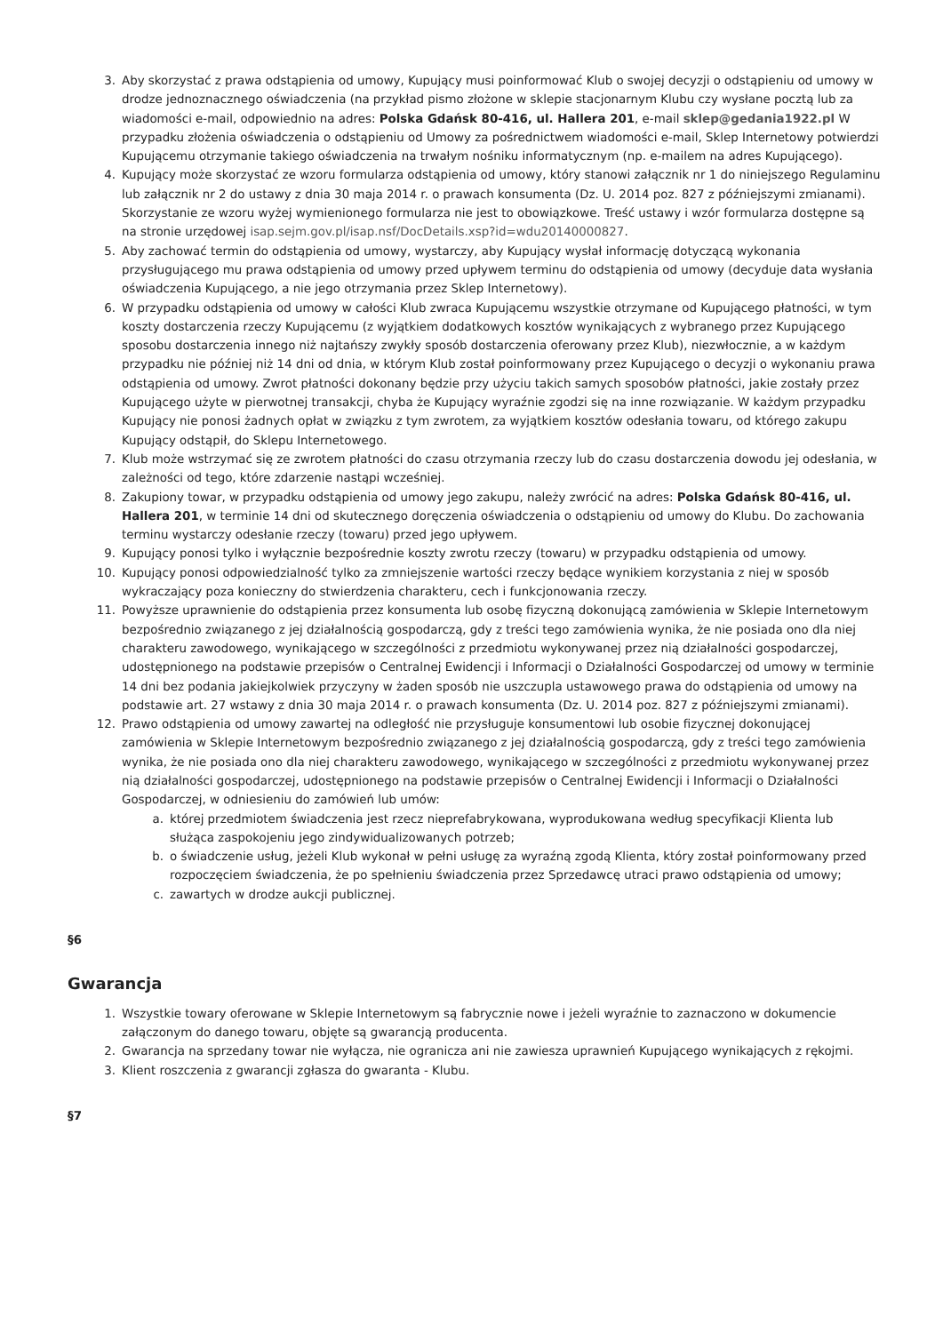3. Aby skorzystać z prawa odstąpienia od umowy, Kupujący musi poinformować Klub o swojej decyzji o odstąpieniu od umowy w drodze jednoznacznego oświadczenia (na przykład pismo złożone w sklepie stacjonarnym Klubu czy wysłane pocztą lub za wiadomości e-mail, odpowiednio na adres: Polska Gdańsk 80-416, ul. Hallera 201, e-mail sklep@gedania1922.pl W przypadku złożenia oświadczenia o odstąpieniu od Umowy za pośrednictwem wiadomości e-mail, Sklep Internetowy potwierdzi Kupującemu otrzymanie takiego oświadczenia na trwałym nośniku informatycznym (np. e-mailem na adres Kupującego).
4. Kupujący może skorzystać ze wzoru formularza odstąpienia od umowy, który stanowi załącznik nr 1 do niniejszego Regulaminu lub załącznik nr 2 do ustawy z dnia 30 maja 2014 r. o prawach konsumenta (Dz. U. 2014 poz. 827 z późniejszymi zmianami). Skorzystanie ze wzoru wyżej wymienionego formularza nie jest to obowiązkowe. Treść ustawy i wzór formularza dostępne są na stronie urzędowej isap.sejm.gov.pl/isap.nsf/DocDetails.xsp?id=wdu20140000827.
5. Aby zachować termin do odstąpienia od umowy, wystarczy, aby Kupujący wysłał informację dotyczącą wykonania przysługującego mu prawa odstąpienia od umowy przed upływem terminu do odstąpienia od umowy (decyduje data wysłania oświadczenia Kupującego, a nie jego otrzymania przez Sklep Internetowy).
6. W przypadku odstąpienia od umowy w całości Klub zwraca Kupującemu wszystkie otrzymane od Kupującego płatności, w tym koszty dostarczenia rzeczy Kupującemu (z wyjątkiem dodatkowych kosztów wynikających z wybranego przez Kupującego sposobu dostarczenia innego niż najtańszy zwykły sposób dostarczenia oferowany przez Klub), niezwłocznie, a w każdym przypadku nie później niż 14 dni od dnia, w którym Klub został poinformowany przez Kupującego o decyzji o wykonaniu prawa odstąpienia od umowy. Zwrot płatności dokonany będzie przy użyciu takich samych sposobów płatności, jakie zostały przez Kupującego użyte w pierwotnej transakcji, chyba że Kupujący wyraźnie zgodzi się na inne rozwiązanie. W każdym przypadku Kupujący nie ponosi żadnych opłat w związku z tym zwrotem, za wyjątkiem kosztów odesłania towaru, od którego zakupu Kupujący odstąpił, do Sklepu Internetowego.
7. Klub może wstrzymać się ze zwrotem płatności do czasu otrzymania rzeczy lub do czasu dostarczenia dowodu jej odesłania, w zależności od tego, które zdarzenie nastąpi wcześniej.
8. Zakupiony towar, w przypadku odstąpienia od umowy jego zakupu, należy zwrócić na adres: Polska Gdańsk 80-416, ul. Hallera 201, w terminie 14 dni od skutecznego doręczenia oświadczenia o odstąpieniu od umowy do Klubu. Do zachowania terminu wystarczy odesłanie rzeczy (towaru) przed jego upływem.
9. Kupujący ponosi tylko i wyłącznie bezpośrednie koszty zwrotu rzeczy (towaru) w przypadku odstąpienia od umowy.
10. Kupujący ponosi odpowiedzialność tylko za zmniejszenie wartości rzeczy będące wynikiem korzystania z niej w sposób wykraczający poza konieczny do stwierdzenia charakteru, cech i funkcjonowania rzeczy.
11. Powyższe uprawnienie do odstąpienia przez konsumenta lub osobę fizyczną dokonującą zamówienia w Sklepie Internetowym bezpośrednio związanego z jej działalnością gospodarczą, gdy z treści tego zamówienia wynika, że nie posiada ono dla niej charakteru zawodowego, wynikającego w szczególności z przedmiotu wykonywanej przez nią działalności gospodarczej, udostępnionego na podstawie przepisów o Centralnej Ewidencji i Informacji o Działalności Gospodarczej od umowy w terminie 14 dni bez podania jakiejkolwiek przyczyny w żaden sposób nie uszczupla ustawowego prawa do odstąpienia od umowy na podstawie art. 27 wstawy z dnia 30 maja 2014 r. o prawach konsumenta (Dz. U. 2014 poz. 827 z późniejszymi zmianami).
12. Prawo odstąpienia od umowy zawartej na odległość nie przysługuje konsumentowi lub osobie fizycznej dokonującej zamówienia w Sklepie Internetowym bezpośrednio związanego z jej działalnością gospodarczą, gdy z treści tego zamówienia wynika, że nie posiada ono dla niej charakteru zawodowego, wynikającego w szczególności z przedmiotu wykonywanej przez nią działalności gospodarczej, udostępnionego na podstawie przepisów o Centralnej Ewidencji i Informacji o Działalności Gospodarczej, w odniesieniu do zamówień lub umów:
a. której przedmiotem świadczenia jest rzecz nieprefabrykowana, wyprodukowana według specyfikacji Klienta lub służąca zaspokojeniu jego zindywidualizowanych potrzeb;
b. o świadczenie usług, jeżeli Klub wykonał w pełni usługę za wyraźną zgodą Klienta, który został poinformowany przed rozpoczęciem świadczenia, że po spełnieniu świadczenia przez Sprzedawcę utraci prawo odstąpienia od umowy;
c. zawartych w drodze aukcji publicznej.
§6
Gwarancja
1. Wszystkie towary oferowane w Sklepie Internetowym są fabrycznie nowe i jeżeli wyraźnie to zaznaczono w dokumencie załączonym do danego towaru, objęte są gwarancją producenta.
2. Gwarancja na sprzedany towar nie wyłącza, nie ogranicza ani nie zawiesza uprawnień Kupującego wynikających z rękojmi.
3. Klient roszczenia z gwarancji zgłasza do gwaranta - Klubu.
§7